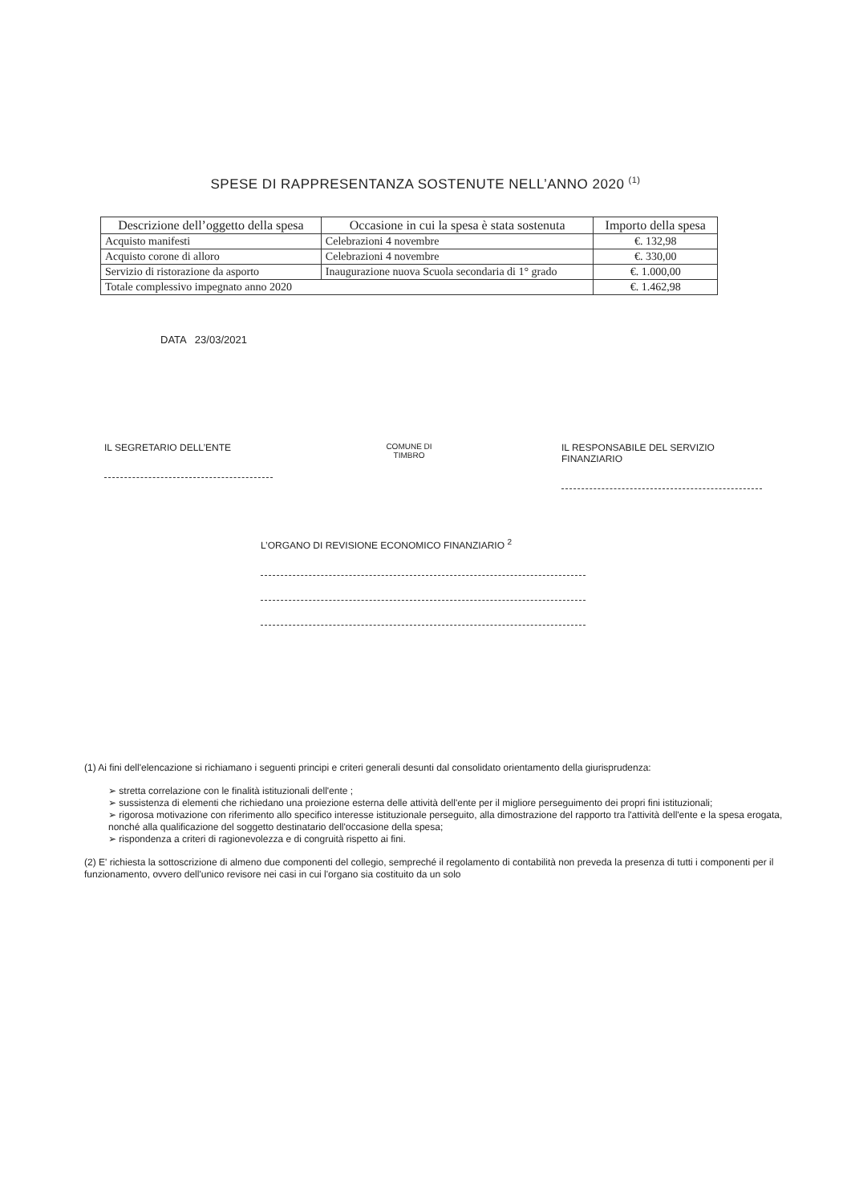SPESE DI RAPPRESENTANZA SOSTENUTE NELL’ANNO 2020 <sup>(1)</sup>
| Descrizione dell’oggetto della spesa | Occasione in cui la spesa è stata sostenuta | Importo della spesa |
| --- | --- | --- |
| Acquisto manifesti | Celebrazioni 4 novembre | €. 132,98 |
| Acquisto corone di alloro | Celebrazioni 4 novembre | €. 330,00 |
| Servizio di ristorazione da asporto | Inaugurazione nuova Scuola secondaria di 1° grado | €. 1.000,00 |
| Totale complessivo impegnato anno 2020 | | €. 1.462,98 |
DATA 23/03/2021
IL SEGRETARIO DELL’ENTE
COMUNE DI
TIMBRO
IL RESPONSABILE DEL SERVIZIO
FINANZIARIO
L’ORGANO DI REVISIONE ECONOMICO FINANZIARIO <sup>2</sup>
(1) Ai fini dell'elencazione si richiamano i seguenti principi e criteri generali desunti dal consolidato orientamento della giurisprudenza:
➢ stretta correlazione con le finalità istituzionali dell'ente ;
➢ sussistenza di elementi che richiedano una proiezione esterna delle attività dell'ente per il migliore perseguimento dei propri fini istituzionali;
➢ rigorosa motivazione con riferimento allo specifico interesse istituzionale perseguito, alla dimostrazione del rapporto tra l'attività dell'ente e la spesa erogata, nonché alla qualificazione del soggetto destinatario dell'occasione della spesa;
➢ rispondenza a criteri di ragionevolezza e di congruità rispetto ai fini.
(2) E' richiesta la sottoscrizione di almeno due componenti del collegio, sempreché il regolamento di contabilità non preveda la presenza di tutti i componenti per il funzionamento, ovvero dell'unico revisore nei casi in cui l'organo sia costituito da un solo